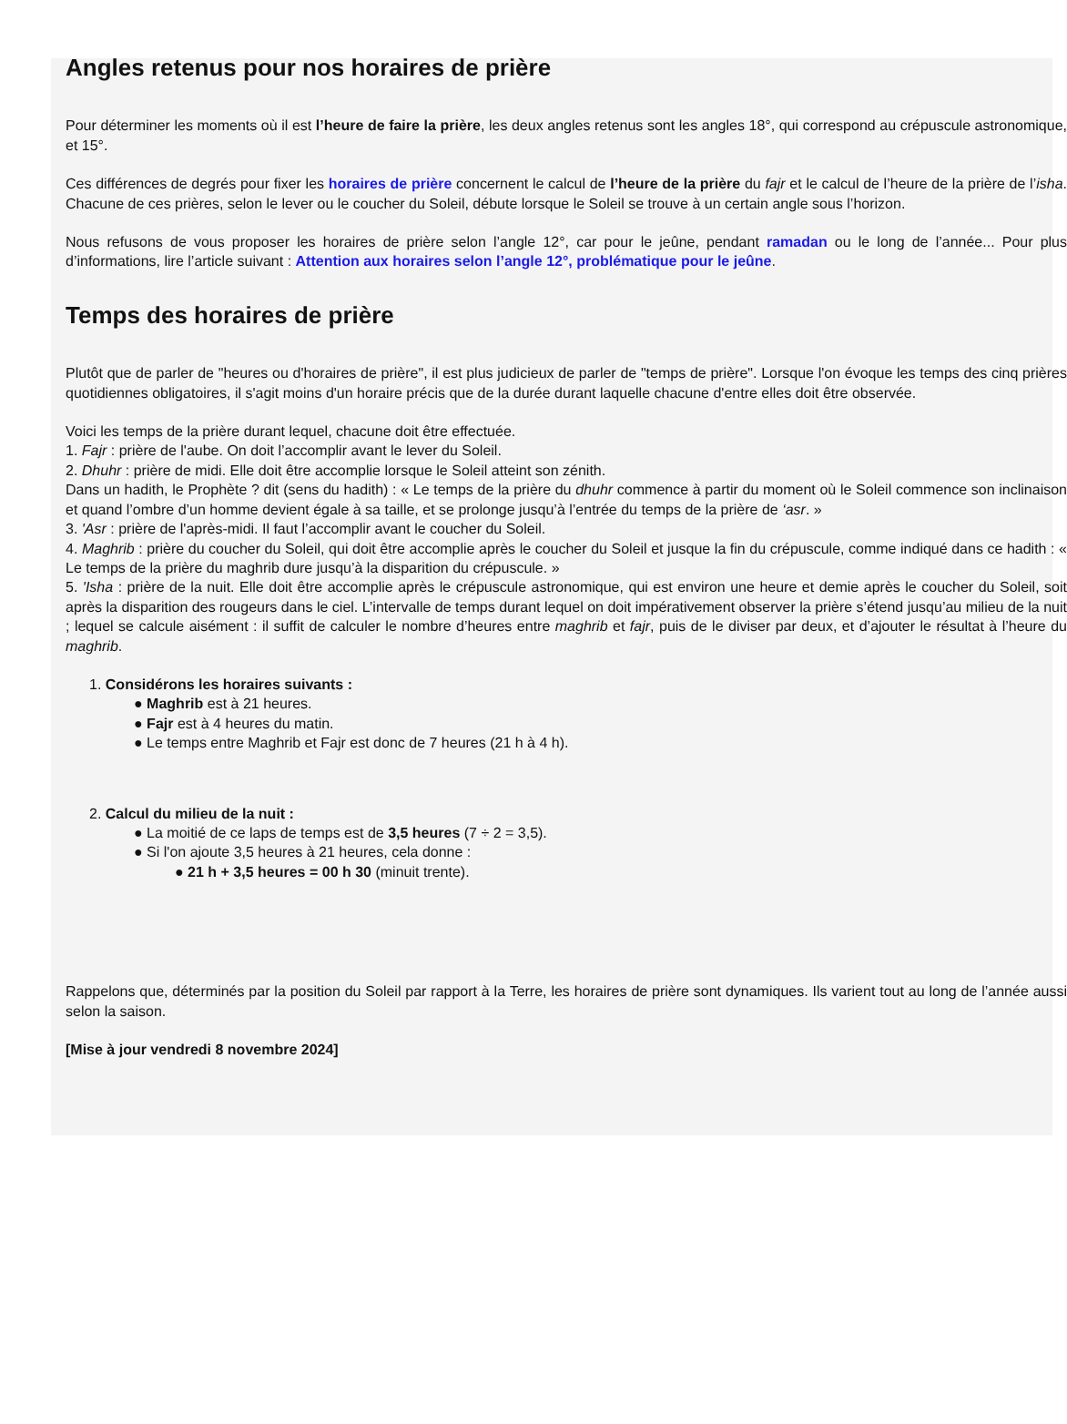Angles retenus pour nos horaires de prière
Pour déterminer les moments où il est l’heure de faire la prière, les deux angles retenus sont les angles 18°, qui correspond au crépuscule astronomique, et 15°.
Ces différences de degrés pour fixer les horaires de prière concernent le calcul de l’heure de la prière du fajr et le calcul de l’heure de la prière de l’isha. Chacune de ces prières, selon le lever ou le coucher du Soleil, débute lorsque le Soleil se trouve à un certain angle sous l’horizon.
Nous refusons de vous proposer les horaires de prière selon l’angle 12°, car pour le jeûne, pendant ramadan ou le long de l’année... Pour plus d’informations, lire l’article suivant : Attention aux horaires selon l’angle 12°, problématique pour le jeûne.
Temps des horaires de prière
Plutôt que de parler de "heures ou d'horaires de prière", il est plus judicieux de parler de "temps de prière". Lorsque l'on évoque les temps des cinq prières quotidiennes obligatoires, il s'agit moins d'un horaire précis que de la durée durant laquelle chacune d'entre elles doit être observée.
Voici les temps de la prière durant lequel, chacune doit être effectuée.
1. Fajr : prière de l'aube. On doit l’accomplir avant le lever du Soleil.
2. Dhuhr : prière de midi. Elle doit être accomplie lorsque le Soleil atteint son zénith.
Dans un hadith, le Prophète ? dit (sens du hadith) : « Le temps de la prière du dhuhr commence à partir du moment où le Soleil commence son inclinaison et quand l’ombre d’un homme devient égale à sa taille, et se prolonge jusqu’à l’entrée du temps de la prière de ‘asr. »
3. 'Asr : prière de l'après-midi. Il faut l’accomplir avant le coucher du Soleil.
4. Maghrib : prière du coucher du Soleil, qui doit être accomplie après le coucher du Soleil et jusque la fin du crépuscule, comme indiqué dans ce hadith : « Le temps de la prière du maghrib dure jusqu’à la disparition du crépuscule. »
5. 'Isha : prière de la nuit. Elle doit être accomplie après le crépuscule astronomique, qui est environ une heure et demie après le coucher du Soleil, soit après la disparition des rougeurs dans le ciel. L’intervalle de temps durant lequel on doit impérativement observer la prière s’étend jusqu’au milieu de la nuit ; lequel se calcule aisément : il suffit de calculer le nombre d’heures entre maghrib et fajr, puis de le diviser par deux, et d’ajouter le résultat à l’heure du maghrib.
1. Considérons les horaires suivants :
● Maghrib est à 21 heures.
● Fajr est à 4 heures du matin.
● Le temps entre Maghrib et Fajr est donc de 7 heures (21 h à 4 h).
2. Calcul du milieu de la nuit :
● La moitié de ce laps de temps est de 3,5 heures (7 ÷ 2 = 3,5).
● Si l'on ajoute 3,5 heures à 21 heures, cela donne :
● 21 h + 3,5 heures = 00 h 30 (minuit trente).
Rappelons que, déterminés par la position du Soleil par rapport à la Terre, les horaires de prière sont dynamiques. Ils varient tout au long de l’année aussi selon la saison.
[Mise à jour vendredi 8 novembre 2024]